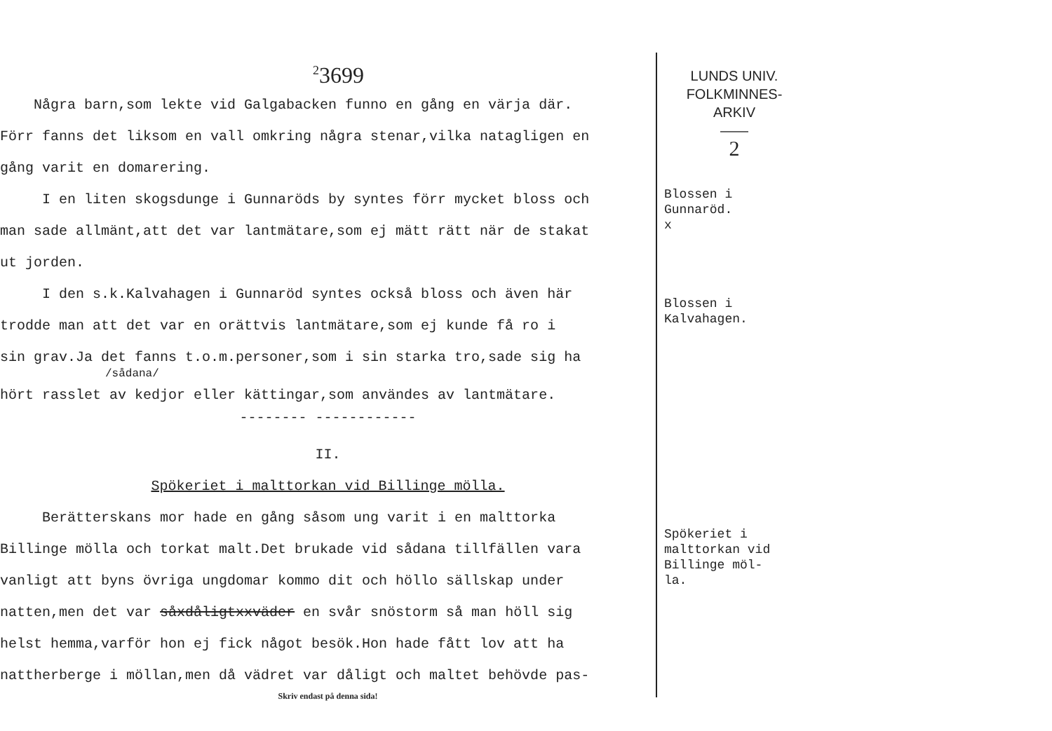<sup>2</sup> 3699
Några barn,som lekte vid Galgabacken funno en gång en värja där.
Förr fanns det liksom en vall omkring några stenar,vilka natagligen en
gång varit en domarering.
I en liten skogsdunge i Gunnaröds by syntes förr mycket bloss och
man sade allmänt,att det var lantmätare,som ej mätt rätt när de stakat
ut jorden.
I den s.k.Kalvahagen i Gunnaröd syntes också bloss och även här
trodde man att det var en orättvis lantmätare,som ej kunde få ro i
sin grav.Ja det fanns t.o.m.personer,som i sin starka tro,sade sig ha
/sådana/
hört rasslet av kedjor eller kättingar,som användes av lantmätare.
-------- ------------
II.
Spökeriet i malttorkan vid Billinge mölla.
Berätterskans mor hade en gång såsom ung varit i en malttorka
Billinge mölla och torkat malt.Det brukade vid sådana tillfällen vara
vanligt att byns övriga ungdomar kommo dit och höllo sällskap under
natten,men det var såxdåligtxxväder en svår snöstorm så man höll sig
helst hemma,varför hon ej fick något besök.Hon hade fått lov att ha
nattherberge i möllan,men då vädret var dåligt och maltet behövde pas-
Skriv endast på denna sida!
LUNDS UNIV.
FOLKMINNES-
ARKIV
——
2
Blossen i
Gunnaröd.
x
Blossen i
Kalvahagen.
Spökeriet i
malttorkan vid
Billinge möl-
la.